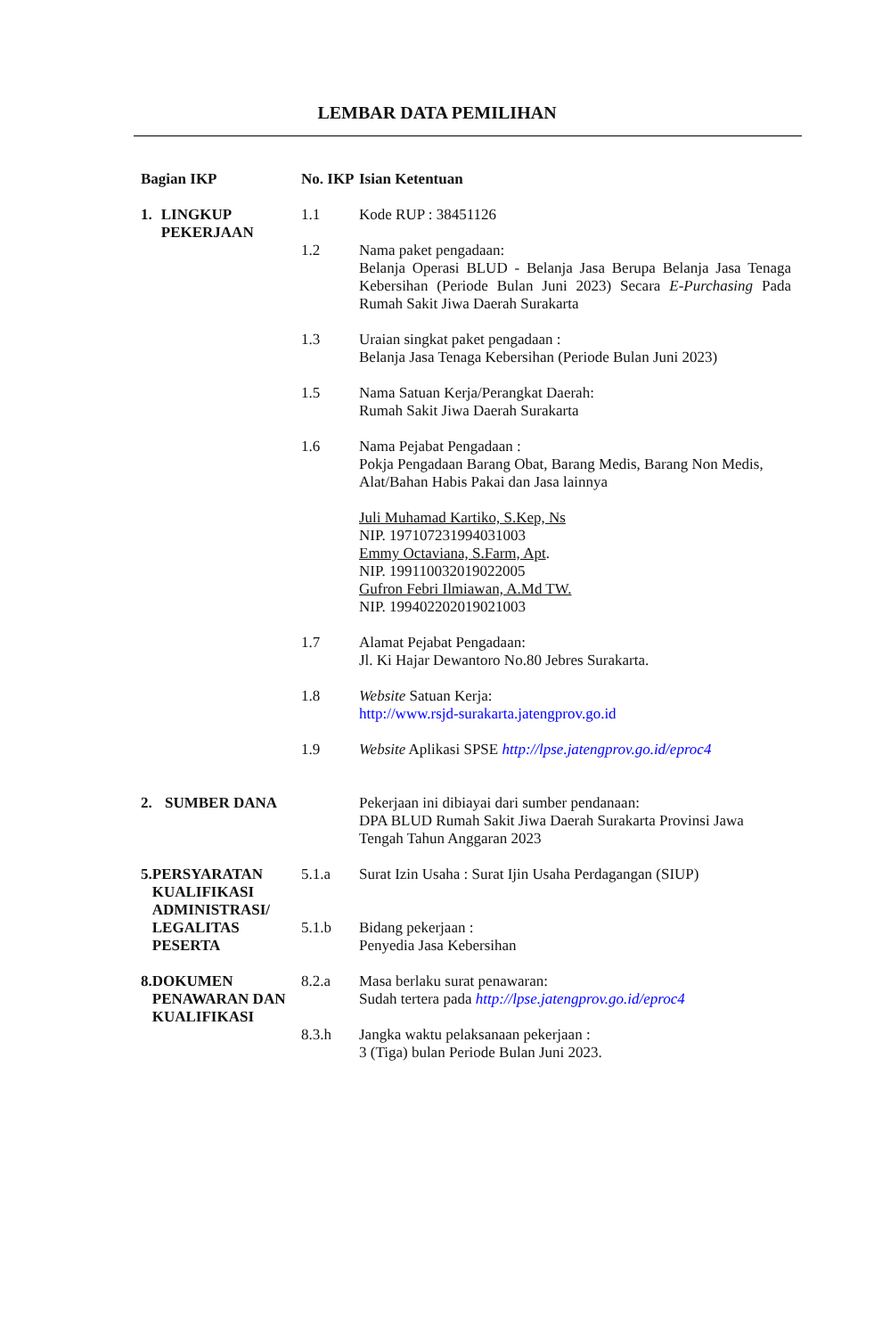LEMBAR DATA PEMILIHAN
| Bagian IKP | No. IKP | Isian Ketentuan |
| --- | --- | --- |
| 1. LINGKUP PEKERJAAN | 1.1 | Kode RUP : 38451126 |
| | 1.2 | Nama paket pengadaan: Belanja Operasi BLUD - Belanja Jasa Berupa Belanja Jasa Tenaga Kebersihan (Periode Bulan Juni 2023) Secara E-Purchasing Pada Rumah Sakit Jiwa Daerah Surakarta |
| | 1.3 | Uraian singkat paket pengadaan : Belanja Jasa Tenaga Kebersihan (Periode Bulan Juni 2023) |
| | 1.5 | Nama Satuan Kerja/Perangkat Daerah: Rumah Sakit Jiwa Daerah Surakarta |
| | 1.6 | Nama Pejabat Pengadaan : Pokja Pengadaan Barang Obat, Barang Medis, Barang Non Medis, Alat/Bahan Habis Pakai dan Jasa lainnya Juli Muhamad Kartiko, S.Kep, Ns NIP. 197107231994031003 Emmy Octaviana, S.Farm, Apt . NIP. 199110032019022005 Gufron Febri Ilmiawan, A.Md TW. NIP. 199402202019021003 |
| | 1.7 | Alamat Pejabat Pengadaan: Jl. Ki Hajar Dewantoro No.80 Jebres Surakarta. |
| | 1.8 | Website Satuan Kerja: http://www.rsjd-surakarta.jatengprov.go.id |
| | 1.9 | Website Aplikasi SPSE http://lpse.jatengprov.go.id/eproc4 |
| 2. SUMBER DANA | | Pekerjaan ini dibiayai dari sumber pendanaan: DPA BLUD Rumah Sakit Jiwa Daerah Surakarta Provinsi Jawa Tengah Tahun Anggaran 2023 |
| 5. PERSYARATAN KUALIFIKASI ADMINISTRASI/ LEGALITAS PESERTA | 5.1.a | Surat Izin Usaha : Surat Ijin Usaha Perdagangan (SIUP) |
| | 5.1.b | Bidang pekerjaan : Penyedia Jasa Kebersihan |
| 8. DOKUMEN PENAWARAN DAN KUALIFIKASI | 8.2.a | Masa berlaku surat penawaran: Sudah tertera pada http://lpse.jatengprov.go.id/eproc4 |
| | 8.3.h | Jangka waktu pelaksanaan pekerjaan : 3 (Tiga) bulan Periode Bulan Juni 2023. |